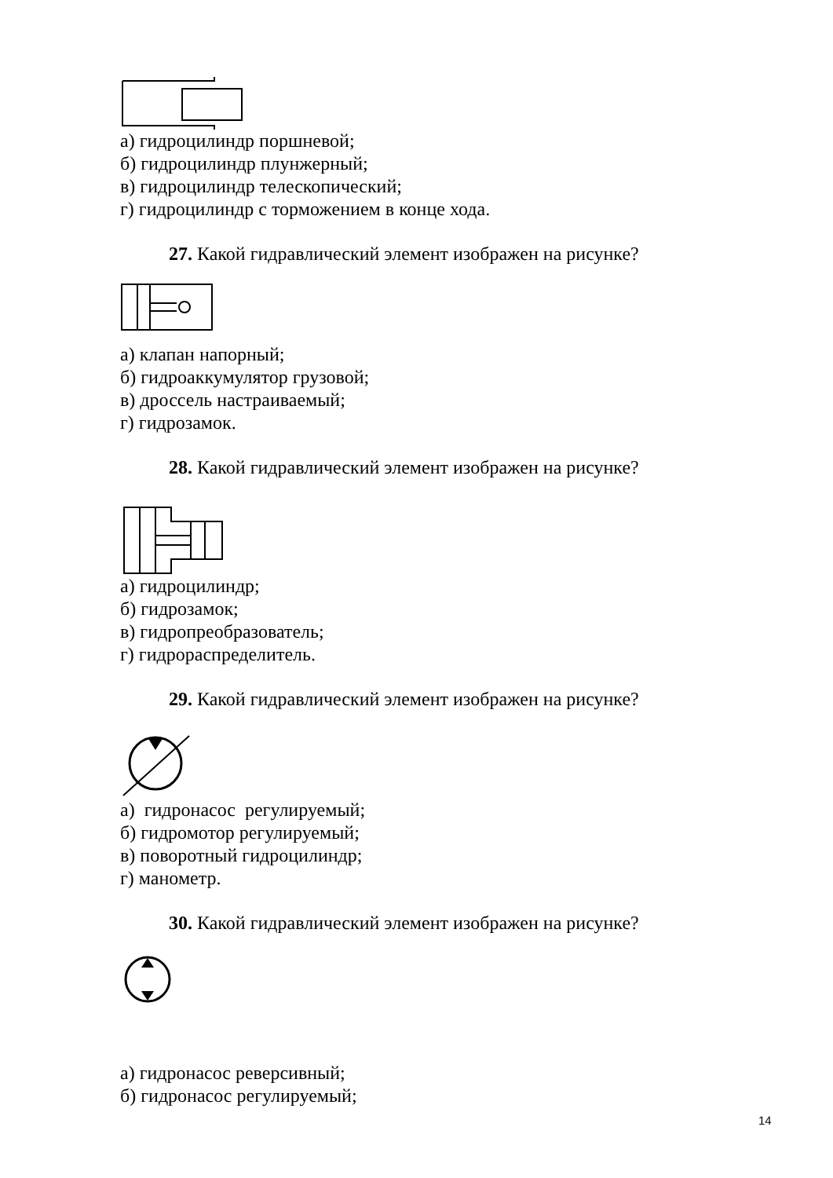а) гидроцилиндр поршневой;
б) гидроцилиндр плунжерный;
в) гидроцилиндр телескопический;
г) гидроцилиндр с торможением в конце хода.
27. Какой гидравлический элемент изображен на рисунке?
а) клапан напорный;
б) гидроаккумулятор грузовой;
в) дроссель настраиваемый;
г) гидрозамок.
28. Какой гидравлический элемент изображен на рисунке?
а) гидроцилиндр;
б) гидрозамок;
в) гидропреобразователь;
г) гидрораспределитель.
29. Какой гидравлический элемент изображен на рисунке?
а) гидронасос регулируемый;
б) гидромотор регулируемый;
в) поворотный гидроцилиндр;
г) манометр.
30. Какой гидравлический элемент изображен на рисунке?
а) гидронасос реверсивный;
б) гидронасос регулируемый;
14